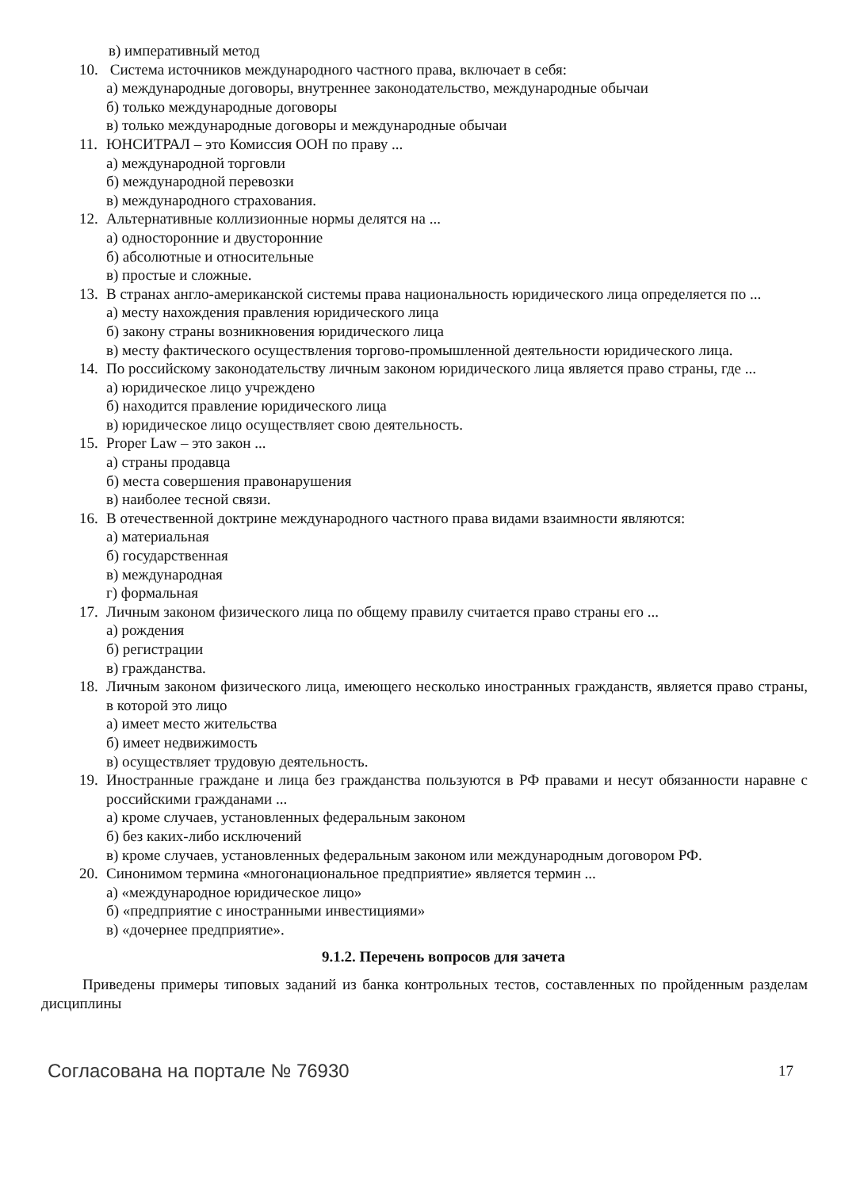в) императивный метод
10. Система источников международного частного права, включает в себя:
а) международные договоры, внутреннее законодательство, международные обычаи
б) только международные договоры
в) только международные договоры и международные обычаи
11. ЮНСИТРАЛ – это Комиссия ООН по праву ...
а) международной торговли
б) международной перевозки
в) международного страхования.
12. Альтернативные коллизионные нормы делятся на ...
а) односторонние и двусторонние
б) абсолютные и относительные
в) простые и сложные.
13. В странах англо-американской системы права национальность юридического лица определяется по ...
а) месту нахождения правления юридического лица
б) закону страны возникновения юридического лица
в) месту фактического осуществления торгово-промышленной деятельности юридического лица.
14. По российскому законодательству личным законом юридического лица является право страны, где ...
а) юридическое лицо учреждено
б) находится правление юридического лица
в) юридическое лицо осуществляет свою деятельность.
15. Proper Law – это закон ...
а) страны продавца
б) места совершения правонарушения
в) наиболее тесной связи.
16. В отечественной доктрине международного частного права видами взаимности являются:
а) материальная
б) государственная
в) международная
г) формальная
17. Личным законом физического лица по общему правилу считается право страны его ...
а) рождения
б) регистрации
в) гражданства.
18. Личным законом физического лица, имеющего несколько иностранных гражданств, является право страны, в которой это лицо
а) имеет место жительства
б) имеет недвижимость
в) осуществляет трудовую деятельность.
19. Иностранные граждане и лица без гражданства пользуются в РФ правами и несут обязанности наравне с российскими гражданами ...
а) кроме случаев, установленных федеральным законом
б) без каких-либо исключений
в) кроме случаев, установленных федеральным законом или международным договором РФ.
20. Синонимом термина «многонациональное предприятие» является термин ...
а) «международное юридическое лицо»
б) «предприятие с иностранными инвестициями»
в) «дочернее предприятие».
9.1.2. Перечень вопросов для зачета
Приведены примеры типовых заданий из банка контрольных тестов, составленных по пройденным разделам дисциплины
Согласована на портале № 76930 17